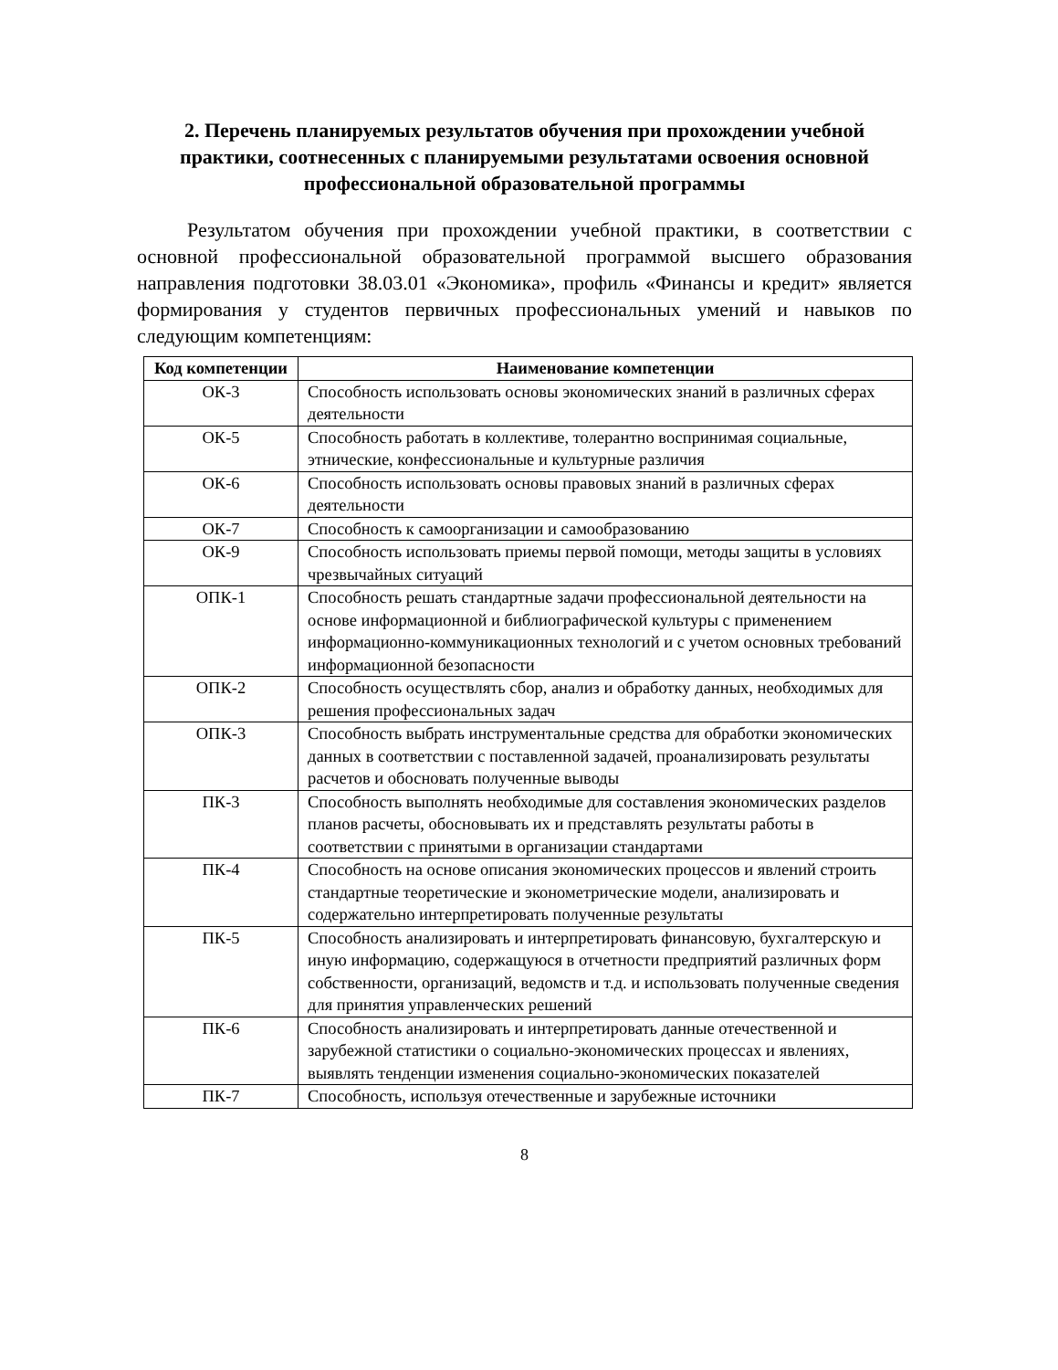2. Перечень планируемых результатов обучения при прохождении учебной практики, соотнесенных с планируемыми результатами освоения основной профессиональной образовательной программы
Результатом обучения при прохождении учебной практики, в соответствии с основной профессиональной образовательной программой высшего образования направления подготовки 38.03.01 «Экономика», профиль «Финансы и кредит» является формирования у студентов первичных профессиональных умений и навыков по следующим компетенциям:
| Код компетенции | Наименование компетенции |
| --- | --- |
| ОК-3 | Способность использовать основы экономических знаний в различных сферах деятельности |
| ОК-5 | Способность работать в коллективе, толерантно воспринимая социальные, этнические, конфессиональные и культурные различия |
| ОК-6 | Способность использовать основы правовых знаний в различных сферах деятельности |
| ОК-7 | Способность к самоорганизации и самообразованию |
| ОК-9 | Способность использовать приемы первой помощи, методы защиты в условиях чрезвычайных ситуаций |
| ОПК-1 | Способность решать стандартные задачи профессиональной деятельности на основе информационной и библиографической культуры с применением информационно-коммуникационных технологий и с учетом основных требований информационной безопасности |
| ОПК-2 | Способность осуществлять сбор, анализ и обработку данных, необходимых для решения профессиональных задач |
| ОПК-3 | Способность выбрать инструментальные средства для обработки экономических данных в соответствии с поставленной задачей, проанализировать результаты расчетов и обосновать полученные выводы |
| ПК-3 | Способность выполнять необходимые для составления экономических разделов планов расчеты, обосновывать их и представлять результаты работы в соответствии с принятыми в организации стандартами |
| ПК-4 | Способность на основе описания экономических процессов и явлений строить стандартные теоретические и эконометрические модели, анализировать и содержательно интерпретировать полученные результаты |
| ПК-5 | Способность анализировать и интерпретировать финансовую, бухгалтерскую и иную информацию, содержащуюся в отчетности предприятий различных форм собственности, организаций, ведомств и т.д. и использовать полученные сведения для принятия управленческих решений |
| ПК-6 | Способность анализировать и интерпретировать данные отечественной и зарубежной статистики о социально-экономических процессах и явлениях, выявлять тенденции изменения социально-экономических показателей |
| ПК-7 | Способность, используя отечественные и зарубежные источники |
8